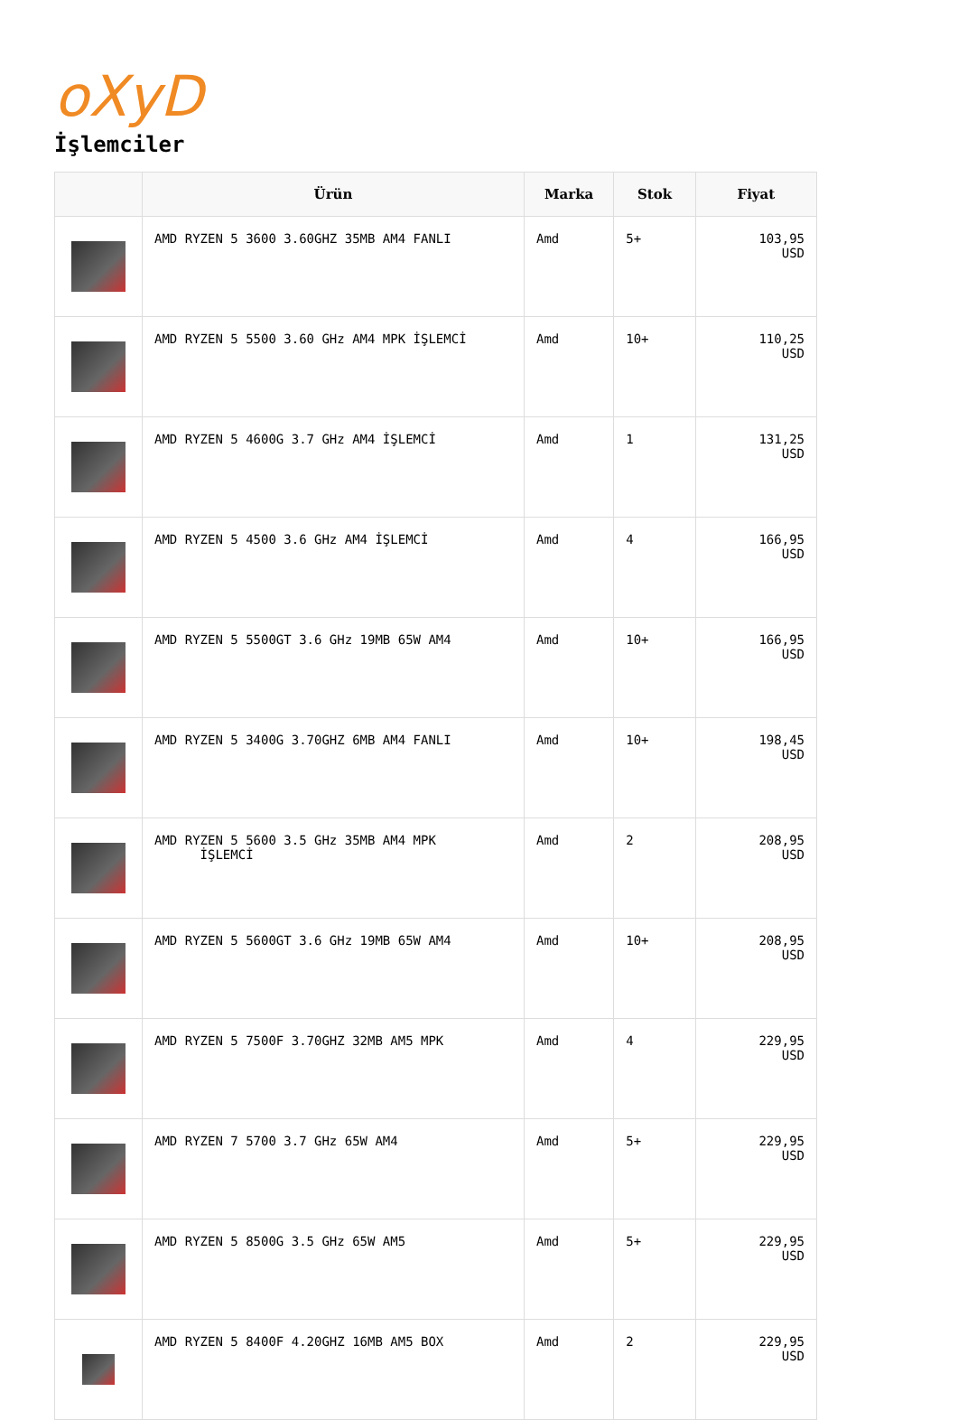oXyD
İşlemciler
| | Ürün | Marka | Stok | Fiyat |
| --- | --- | --- | --- | --- |
| | AMD RYZEN 5 3600 3.60GHZ 35MB AM4 FANLI | Amd | 5+ | 103,95 USD |
| | AMD RYZEN 5 5500 3.60 GHz AM4 MPK İŞLEMCİ | Amd | 10+ | 110,25 USD |
| | AMD RYZEN 5 4600G 3.7 GHz AM4 İŞLEMCİ | Amd | 1 | 131,25 USD |
| | AMD RYZEN 5 4500 3.6 GHz AM4 İŞLEMCİ | Amd | 4 | 166,95 USD |
| | AMD RYZEN 5 5500GT 3.6 GHz 19MB 65W AM4 | Amd | 10+ | 166,95 USD |
| | AMD RYZEN 5 3400G 3.70GHZ 6MB AM4 FANLI | Amd | 10+ | 198,45 USD |
| | AMD RYZEN 5 5600 3.5 GHz 35MB AM4 MPK İŞLEMCİ | Amd | 2 | 208,95 USD |
| | AMD RYZEN 5 5600GT 3.6 GHz 19MB 65W AM4 | Amd | 10+ | 208,95 USD |
| | AMD RYZEN 5 7500F 3.70GHZ 32MB AM5 MPK | Amd | 4 | 229,95 USD |
| | AMD RYZEN 7 5700 3.7 GHz 65W AM4 | Amd | 5+ | 229,95 USD |
| | AMD RYZEN 5 8500G 3.5 GHz 65W AM5 | Amd | 5+ | 229,95 USD |
| | AMD RYZEN 5 8400F 4.20GHZ 16MB AM5 BOX | Amd | 2 | 229,95 USD |